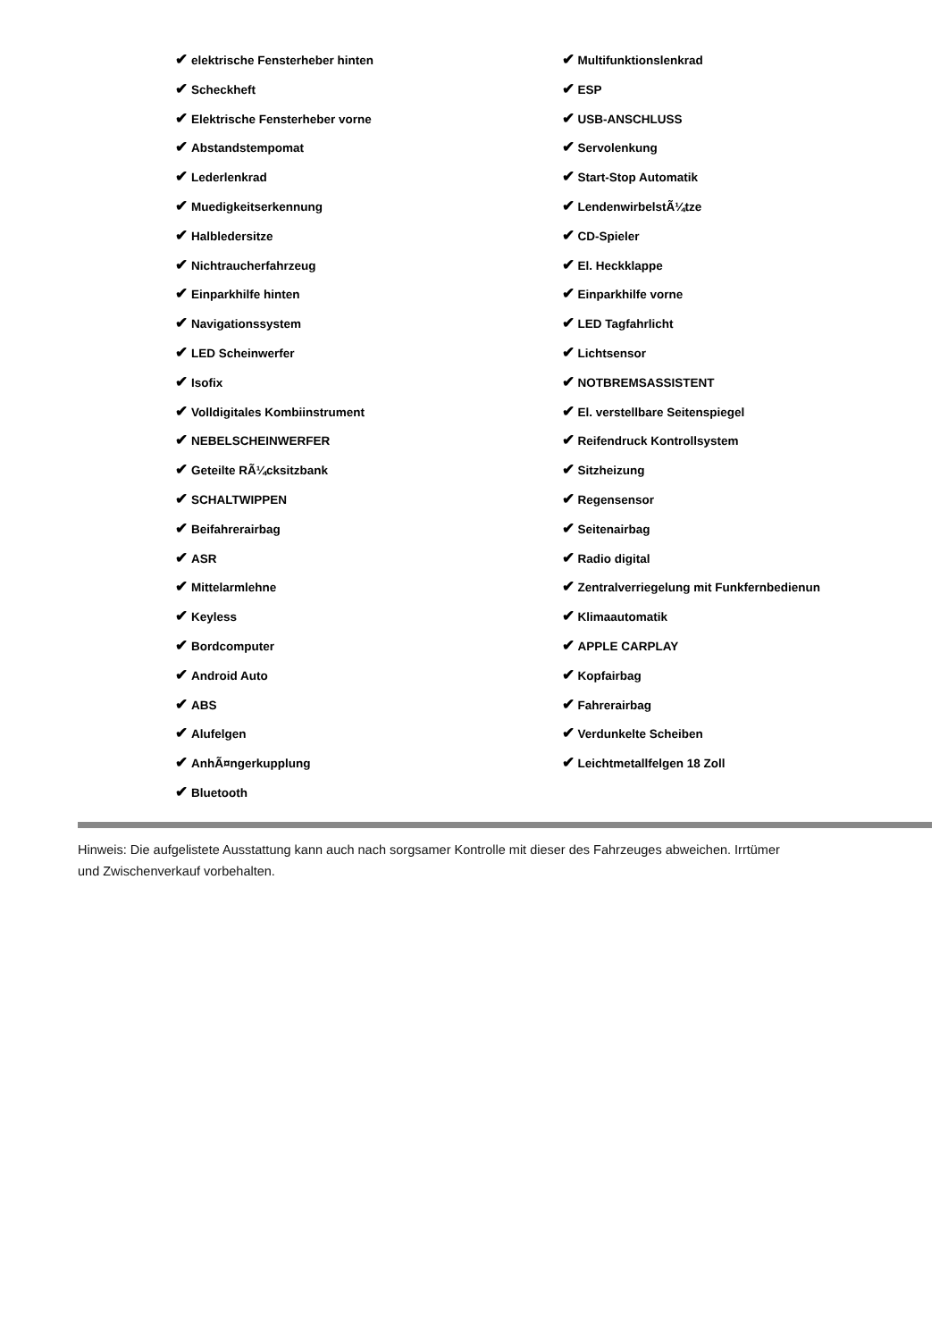✔ elektrische Fensterheber hinten
✔ Scheckheft
✔ Elektrische Fensterheber vorne
✔ Abstandstempomat
✔ Lederlenkrad
✔ Muedigkeitserkennung
✔ Halbledersitze
✔ Nichtraucherfahrzeug
✔ Einparkhilfe hinten
✔ Navigationssystem
✔ LED Scheinwerfer
✔ Isofix
✔ Volldigitales Kombiinstrument
✔ NEBELSCHEINWERFER
✔ Geteilte RÃ¼cksitzbank
✔ SCHALTWIPPEN
✔ Beifahrerairbag
✔ ASR
✔ Mittelarmlehne
✔ Keyless
✔ Bordcomputer
✔ Android Auto
✔ ABS
✔ Alufelgen
✔ AnhÃ¤ngerkupplung
✔ Bluetooth
✔ Multifunktionslenkrad
✔ ESP
✔ USB-ANSCHLUSS
✔ Servolenkung
✔ Start-Stop Automatik
✔ LendenwirbelstÃ¼tze
✔ CD-Spieler
✔ El. Heckklappe
✔ Einparkhilfe vorne
✔ LED Tagfahrlicht
✔ Lichtsensor
✔ NOTBREMSASSISTENT
✔ El. verstellbare Seitenspiegel
✔ Reifendruck Kontrollsystem
✔ Sitzheizung
✔ Regensensor
✔ Seitenairbag
✔ Radio digital
✔ Zentralverriegelung mit Funkfernbedienun
✔ Klimaautomatik
✔ APPLE CARPLAY
✔ Kopfairbag
✔ Fahrerairbag
✔ Verdunkelte Scheiben
✔ Leichtmetallfelgen 18 Zoll
Hinweis: Die aufgelistete Ausstattung kann auch nach sorgsamer Kontrolle mit dieser des Fahrzeuges abweichen. Irrtümer und Zwischenverkauf vorbehalten.